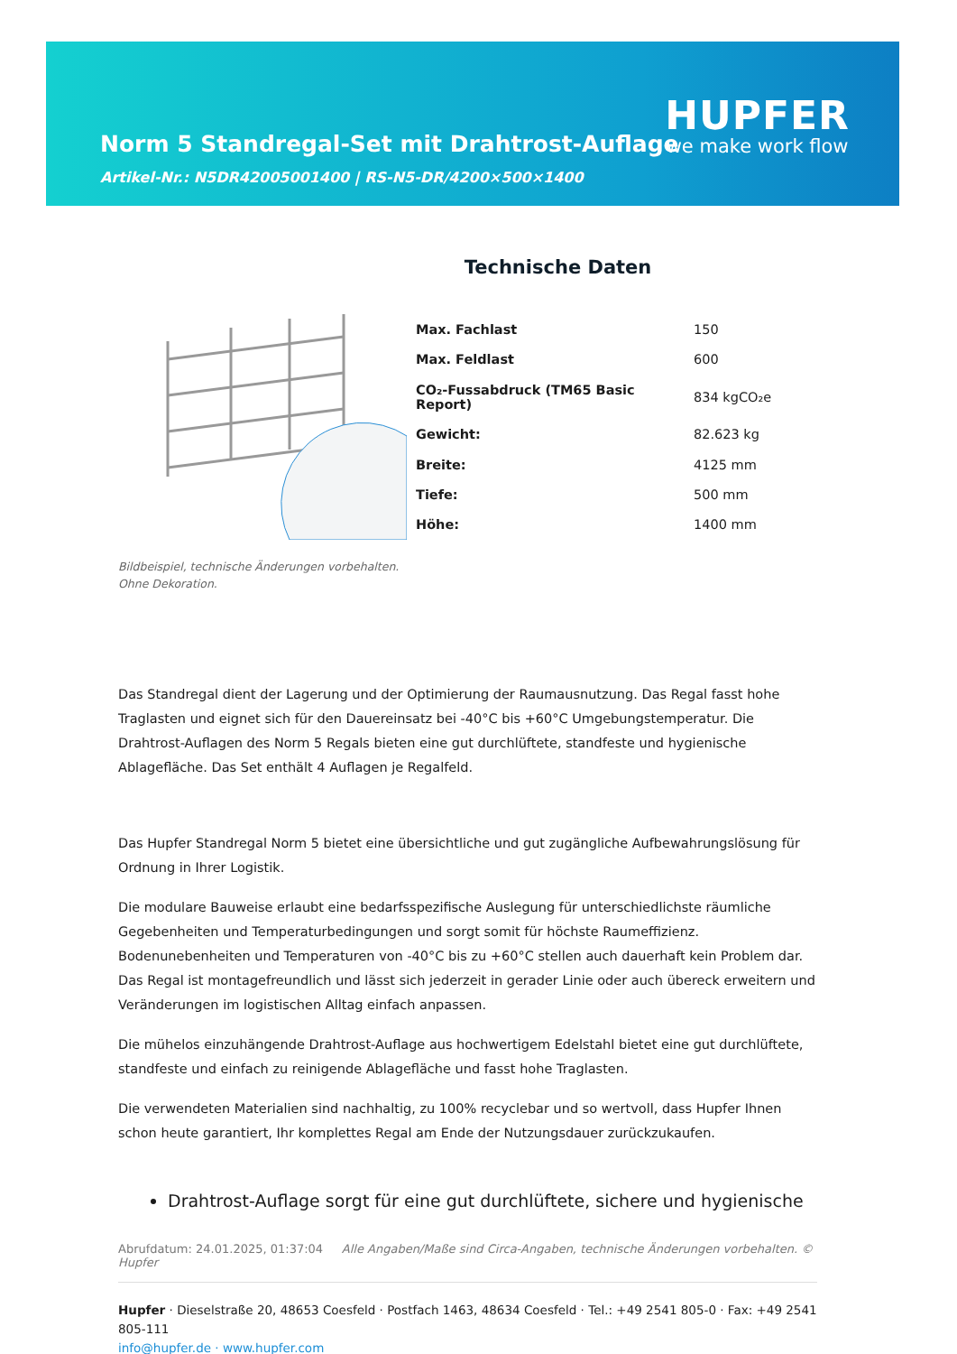HUPFER
we make work flow
Norm 5 Standregal-Set mit Drahtrost-Auflage
Artikel-Nr.: N5DR42005001400 | RS-N5-DR/4200×500×1400
Technische Daten
| Max. Fachlast | 150 |
| Max. Feldlast | 600 |
| CO₂-Fussabdruck (TM65 Basic Report) | 834 kgCO₂e |
| Gewicht: | 82.623 kg |
| Breite: | 4125 mm |
| Tiefe: | 500 mm |
| Höhe: | 1400 mm |
Bildbeispiel, technische Änderungen vorbehalten.
Ohne Dekoration.
Das Standregal dient der Lagerung und der Optimierung der Raumausnutzung. Das Regal fasst hohe Traglasten und eignet sich für den Dauereinsatz bei -40°C bis +60°C Umgebungstemperatur. Die Drahtrost-Auflagen des Norm 5 Regals bieten eine gut durchlüftete, standfeste und hygienische Ablagefläche. Das Set enthält 4 Auflagen je Regalfeld.
Das Hupfer Standregal Norm 5 bietet eine übersichtliche und gut zugängliche Aufbewahrungslösung für Ordnung in Ihrer Logistik.
Die modulare Bauweise erlaubt eine bedarfsspezifische Auslegung für unterschiedlichste räumliche Gegebenheiten und Temperaturbedingungen und sorgt somit für höchste Raumeffizienz. Bodenunebenheiten und Temperaturen von -40°C bis zu +60°C stellen auch dauerhaft kein Problem dar. Das Regal ist montagefreundlich und lässt sich jederzeit in gerader Linie oder auch übereck erweitern und Veränderungen im logistischen Alltag einfach anpassen.
Die mühelos einzuhängende Drahtrost-Auflage aus hochwertigem Edelstahl bietet eine gut durchlüftete, standfeste und einfach zu reinigende Ablagefläche und fasst hohe Traglasten.
Die verwendeten Materialien sind nachhaltig, zu 100% recyclebar und so wertvoll, dass Hupfer Ihnen schon heute garantiert, Ihr komplettes Regal am Ende der Nutzungsdauer zurückzukaufen.
Drahtrost-Auflage sorgt für eine gut durchlüftete, sichere und hygienische
Abrufdatum: 24.01.2025, 01:37:04 Alle Angaben/Maße sind Circa-Angaben, technische Änderungen vorbehalten. © Hupfer
Hupfer · Dieselstraße 20, 48653 Coesfeld · Postfach 1463, 48634 Coesfeld · Tel.: +49 2541 805-0 · Fax: +49 2541 805-111
info@hupfer.de · www.hupfer.com